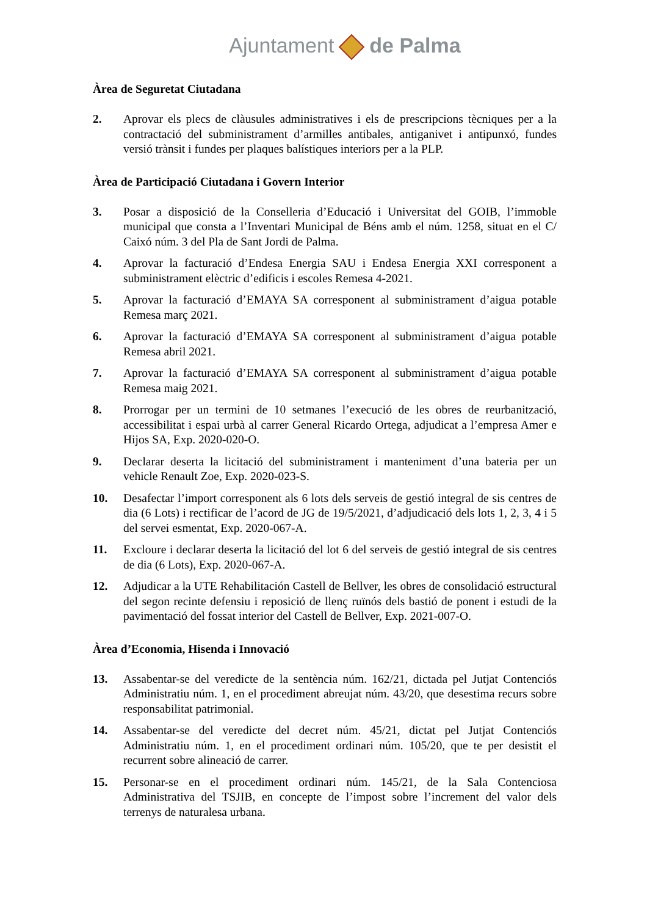Ajuntament de Palma
Àrea de Seguretat Ciutadana
2. Aprovar els plecs de clàusules administratives i els de prescripcions tècniques per a la contractació del subministrament d’armilles antibales, antiganivet i antipunxó, fundes versió trànsit i fundes per plaques balístiques interiors per a la PLP.
Àrea de Participació Ciutadana i Govern Interior
3. Posar a disposició de la Conselleria d’Educació i Universitat del GOIB, l’immoble municipal que consta a l’Inventari Municipal de Béns amb el núm. 1258, situat en el C/ Caixó núm. 3 del Pla de Sant Jordi de Palma.
4. Aprovar la facturació d’Endesa Energia SAU i Endesa Energia XXI corresponent a subministrament elèctric d’edificis i escoles Remesa 4-2021.
5. Aprovar la facturació d’EMAYA SA corresponent al subministrament d’aigua potable Remesa març 2021.
6. Aprovar la facturació d’EMAYA SA corresponent al subministrament d’aigua potable Remesa abril 2021.
7. Aprovar la facturació d’EMAYA SA corresponent al subministrament d’aigua potable Remesa maig 2021.
8. Prorrogar per un termini de 10 setmanes l’execució de les obres de reurbanització, accessibilitat i espai urbà al carrer General Ricardo Ortega, adjudicat a l’empresa Amer e Hijos SA, Exp. 2020-020-O.
9. Declarar deserta la licitació del subministrament i manteniment d’una bateria per un vehicle Renault Zoe, Exp. 2020-023-S.
10. Desafectar l’import corresponent als 6 lots dels serveis de gestió integral de sis centres de dia (6 Lots) i rectificar de l’acord de JG de 19/5/2021, d’adjudicació dels lots 1, 2, 3, 4 i 5 del servei esmentat, Exp. 2020-067-A.
11. Excloure i declarar deserta la licitació del lot 6 del serveis de gestió integral de sis centres de dia (6 Lots), Exp. 2020-067-A.
12. Adjudicar a la UTE Rehabilitación Castell de Bellver, les obres de consolidació estructural del segon recinte defensiu i reposició de llenç ruïnós dels bastió de ponent i estudi de la pavimentació del fossat interior del Castell de Bellver, Exp. 2021-007-O.
Àrea d’Economia, Hisenda i Innovació
13. Assabentar-se del veredicte de la sentència núm. 162/21, dictada pel Jutjat Contenciós Administratiu núm. 1, en el procediment abreujat núm. 43/20, que desestima recurs sobre responsabilitat patrimonial.
14. Assabentar-se del veredicte del decret núm. 45/21, dictat pel Jutjat Contenciós Administratiu núm. 1, en el procediment ordinari núm. 105/20, que te per desistit el recurrent sobre alineació de carrer.
15. Personar-se en el procediment ordinari núm. 145/21, de la Sala Contenciosa Administrativa del TSJIB, en concepte de l’impost sobre l’increment del valor dels terrenys de naturalesa urbana.